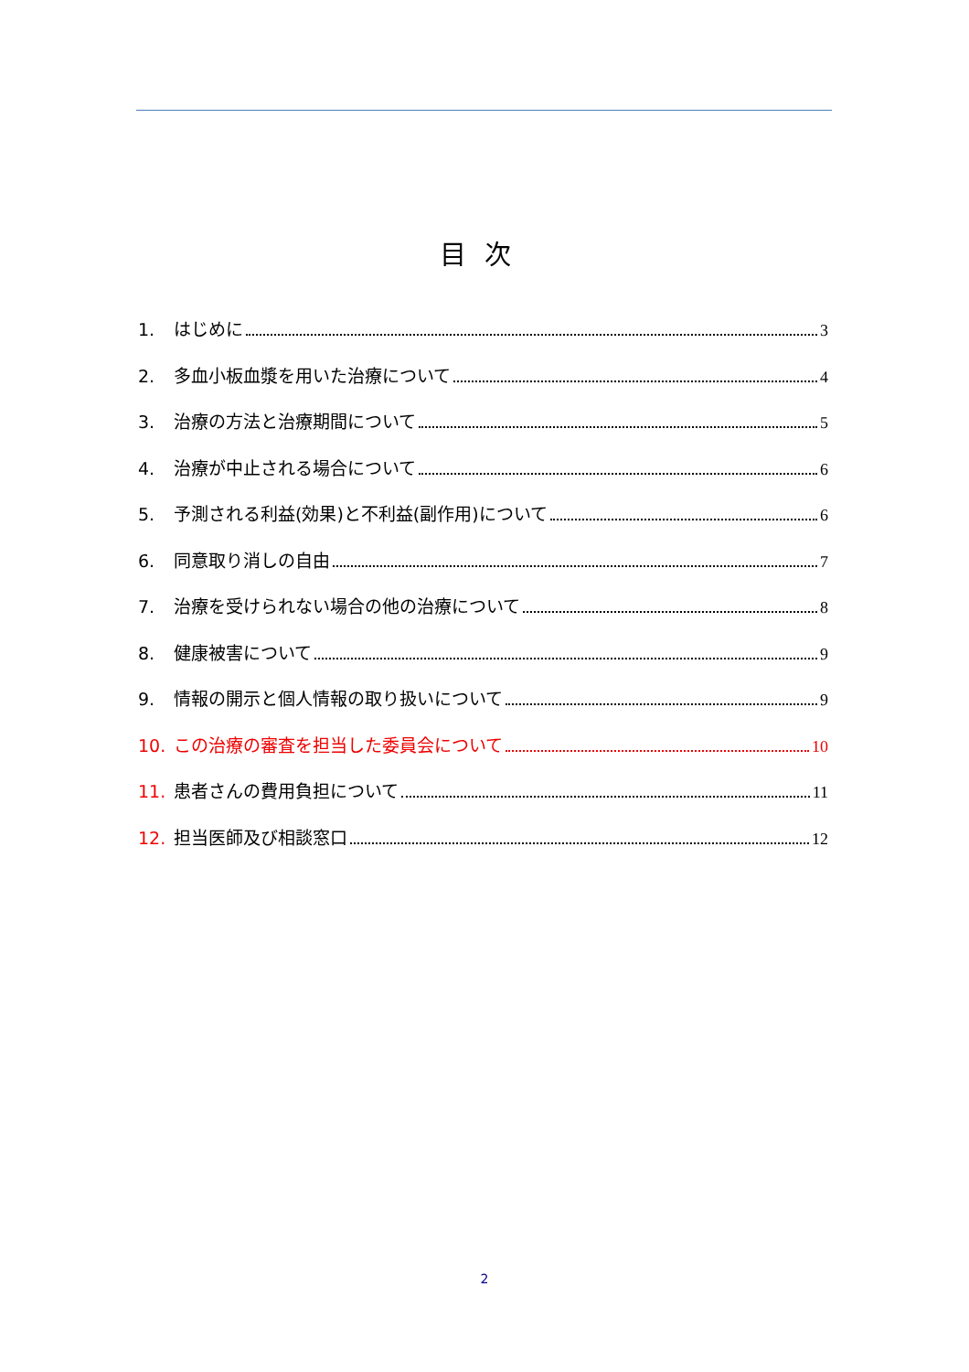目次
1. はじめに 3
2. 多血小板血漿を用いた治療について 4
3. 治療の方法と治療期間について 5
4. 治療が中止される場合について 6
5. 予測される利益(効果)と不利益(副作用)について 6
6. 同意取り消しの自由 7
7. 治療を受けられない場合の他の治療について 8
8. 健康被害について 9
9. 情報の開示と個人情報の取り扱いについて 9
10. この治療の審査を担当した委員会について 10
11. 患者さんの費用負担について 11
12. 担当医師及び相談窓口 12
2